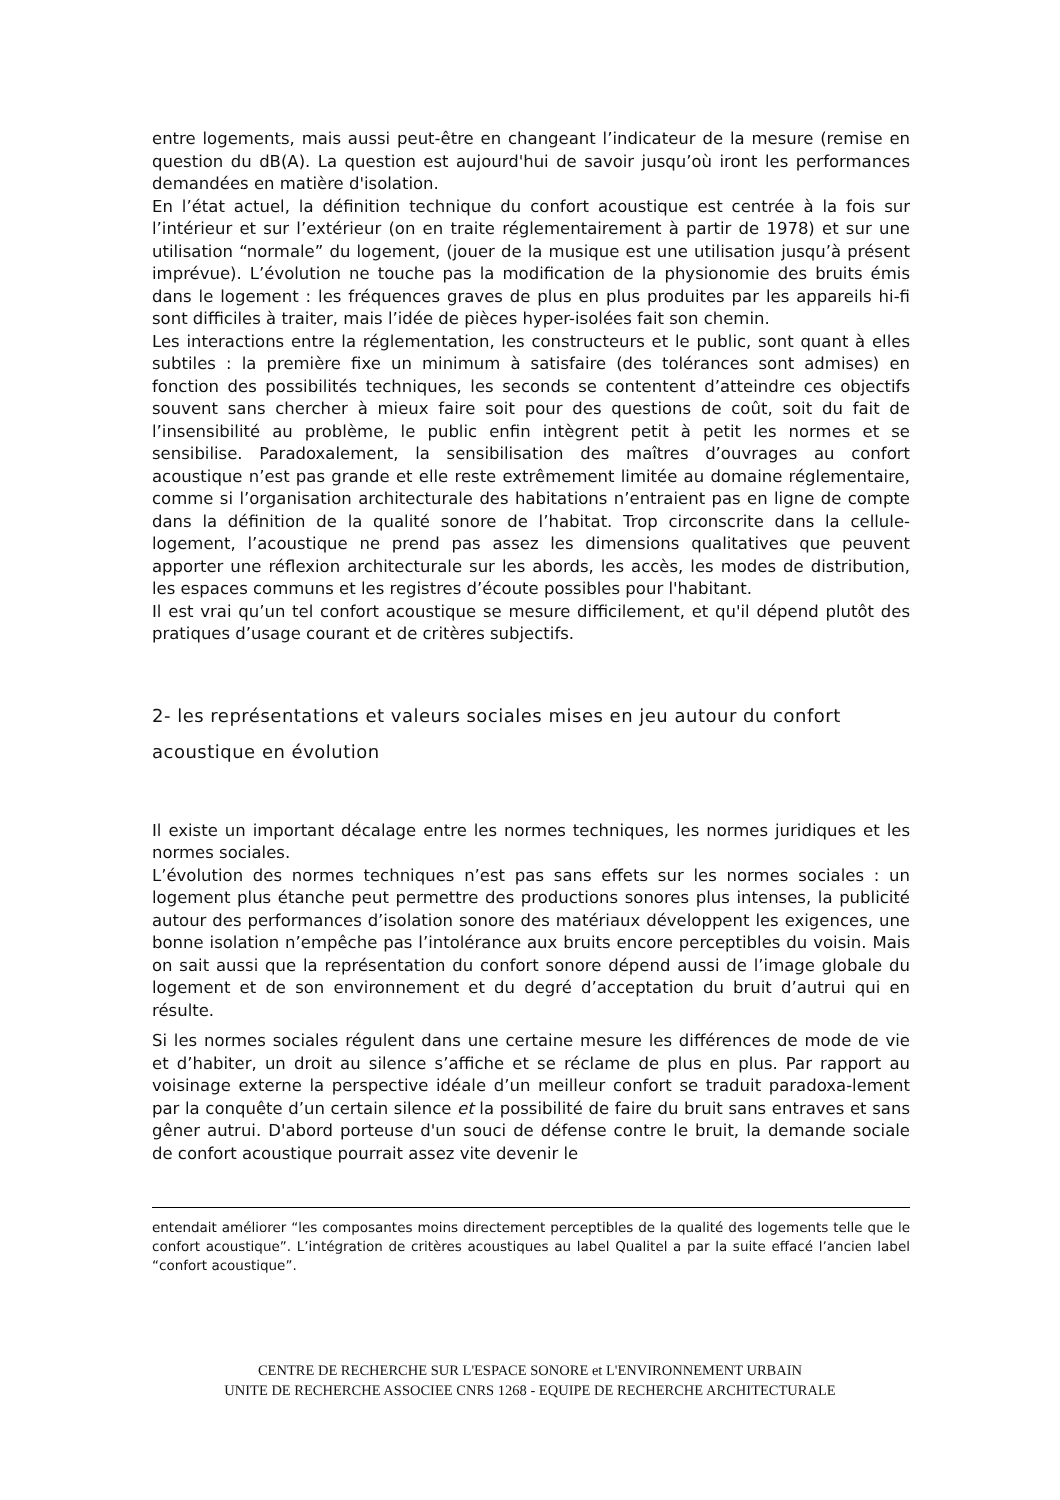entre logements, mais aussi peut-être en changeant l’indicateur de la mesure (remise en question du dB(A). La question est aujourd'hui de savoir jusqu’où iront les performances demandées en matière d'isolation.
En l’état actuel, la définition technique du confort acoustique est centrée à la fois sur l’intérieur et sur l’extérieur (on en traite réglementairement à partir de 1978) et sur une utilisation “normale” du logement, (jouer de la musique est une utilisation jusqu’à présent imprévue). L’évolution ne touche pas la modification de la physionomie des bruits émis dans le logement : les fréquences graves de plus en plus produites par les appareils hi-fi sont difficiles à traiter, mais l’idée de pièces hyper-isolées fait son chemin.
Les interactions entre la réglementation, les constructeurs et le public, sont quant à elles subtiles : la première fixe un minimum à satisfaire (des tolérances sont admises) en fonction des possibilités techniques, les seconds se contentent d’atteindre ces objectifs souvent sans chercher à mieux faire soit pour des questions de coût, soit du fait de l’insensibilité au problème, le public enfin intègrent petit à petit les normes et se sensibilise. Paradoxalement, la sensibilisation des maîtres d’ouvrages au confort acoustique n’est pas grande et elle reste extrêmement limitée au domaine réglementaire, comme si l’organisation architecturale des habitations n’entraient pas en ligne de compte dans la définition de la qualité sonore de l’habitat. Trop circonscrite dans la cellule-logement, l’acoustique ne prend pas assez les dimensions qualitatives que peuvent apporter une réflexion architecturale sur les abords, les accès, les modes de distribution, les espaces communs et les registres d’écoute possibles pour l'habitant.
Il est vrai qu’un tel confort acoustique se mesure difficilement, et qu'il dépend plutôt des pratiques d’usage courant et de critères subjectifs.
2- les représentations et valeurs sociales mises en jeu autour du confort acoustique en évolution
Il existe un important décalage entre les normes techniques, les normes juridiques et les normes sociales.
L’évolution des normes techniques n’est pas sans effets sur les normes sociales : un logement plus étanche peut permettre des productions sonores plus intenses, la publicité autour des performances d’isolation sonore des matériaux développent les exigences, une bonne isolation n’empêche pas l’intolérance aux bruits encore perceptibles du voisin. Mais on sait aussi que la représentation du confort sonore dépend aussi de l’image globale du logement et de son environnement et du degré d’acceptation du bruit d’autrui qui en résulte.
Si les normes sociales régulent dans une certaine mesure les différences de mode de vie et d’habiter, un droit au silence s’affiche et se réclame de plus en plus. Par rapport au voisinage externe la perspective idéale d’un meilleur confort se traduit paradoxa-lement par la conquête d’un certain silence et la possibilité de faire du bruit sans entraves et sans gêner autrui. D'abord porteuse d'un souci de défense contre le bruit, la demande sociale de confort acoustique pourrait assez vite devenir le
entendait améliorer “les composantes moins directement perceptibles de la qualité des logements telle que le confort acoustique”. L’intégration de critères acoustiques au label Qualitel a par la suite effacé l’ancien label “confort acoustique”.
CENTRE DE RECHERCHE SUR L'ESPACE SONORE et L'ENVIRONNEMENT URBAIN
UNITE DE RECHERCHE ASSOCIEE CNRS 1268 - EQUIPE DE RECHERCHE ARCHITECTURALE